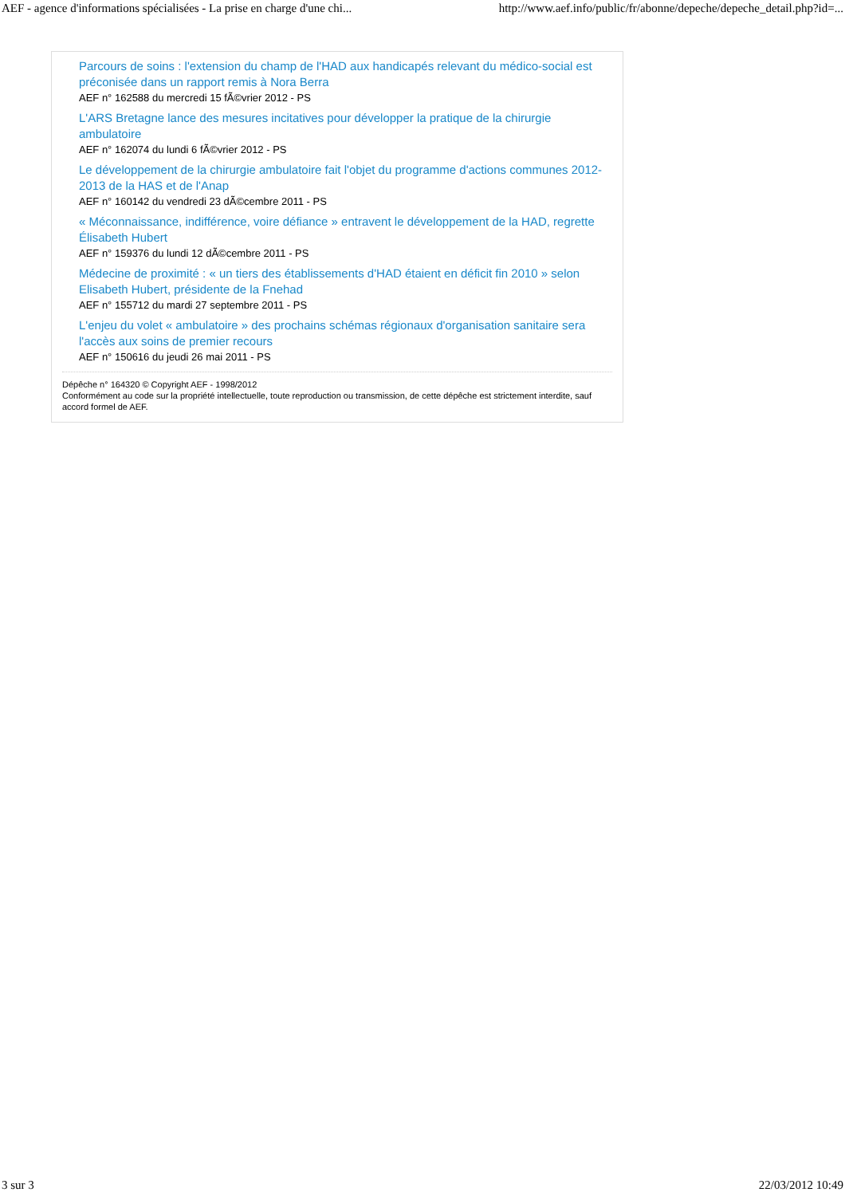AEF - agence d'informations spécialisées - La prise en charge d'une chi... http://www.aef.info/public/fr/abonne/depeche/depeche_detail.php?id=...
Parcours de soins : l'extension du champ de l'HAD aux handicapés relevant du médico-social est préconisée dans un rapport remis à Nora Berra
AEF n° 162588 du mercredi 15 fÃ©vrier 2012 - PS
L'ARS Bretagne lance des mesures incitatives pour développer la pratique de la chirurgie ambulatoire
AEF n° 162074 du lundi 6 fÃ©vrier 2012 - PS
Le développement de la chirurgie ambulatoire fait l'objet du programme d'actions communes 2012-2013 de la HAS et de l'Anap
AEF n° 160142 du vendredi 23 dÃ©cembre 2011 - PS
« Méconnaissance, indifférence, voire défiance » entravent le développement de la HAD, regrette Élisabeth Hubert
AEF n° 159376 du lundi 12 dÃ©cembre 2011 - PS
Médecine de proximité : « un tiers des établissements d'HAD étaient en déficit fin 2010 » selon Elisabeth Hubert, présidente de la Fnehad
AEF n° 155712 du mardi 27 septembre 2011 - PS
L'enjeu du volet « ambulatoire » des prochains schémas régionaux d'organisation sanitaire sera l'accès aux soins de premier recours
AEF n° 150616 du jeudi 26 mai 2011 - PS
Dépêche n° 164320 © Copyright AEF - 1998/2012
Conformément au code sur la propriété intellectuelle, toute reproduction ou transmission, de cette dépêche est strictement interdite, sauf accord formel de AEF.
3 sur 3 22/03/2012 10:49